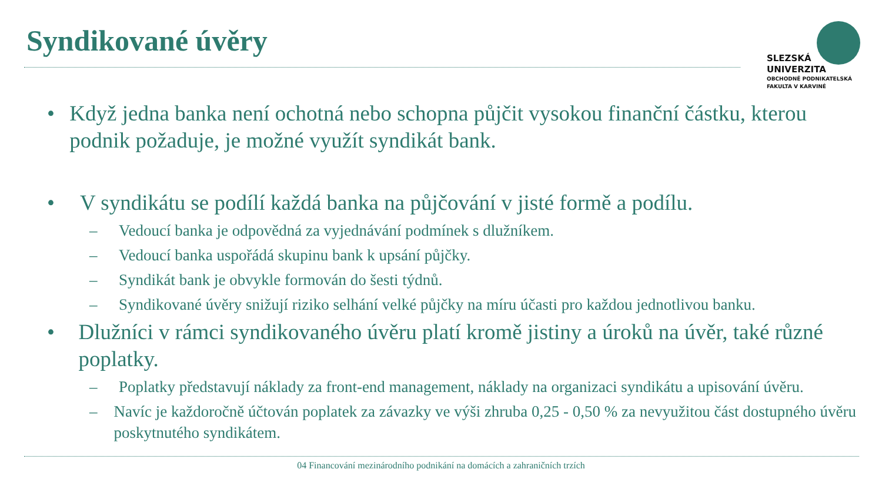Syndikované úvěry
SLEZSKÁ
UNIVERZITA
OBCHODNĚ PODNIKATELSKÁ
FAKULTA V KARVINÉ
• Když jedna banka není ochotná nebo schopna půjčit vysokou finanční částku, kterou podnik požaduje, je možné využít syndikát bank.
• V syndikátu se podílí každá banka na půjčování v jisté formě a podílu.
– Vedoucí banka je odpovědná za vyjednávání podmínek s dlužníkem.
– Vedoucí banka uspořádá skupinu bank k upsání půjčky.
– Syndikát bank je obvykle formován do šesti týdnů.
– Syndikované úvěry snižují riziko selhání velké půjčky na míru účasti pro každou jednotlivou banku.
• Dlužníci v rámci syndikovaného úvěru platí kromě jistiny a úroků na úvěr, také různé poplatky.
– Poplatky představují náklady za front-end management, náklady na organizaci syndikátu a upisování úvěru.
– Navíc je každoročně účtován poplatek za závazky ve výši zhruba 0,25 - 0,50 % za nevyužitou část dostupného úvěru poskytnutého syndikátem.
04 Financování mezinárodního podnikání na domácích a zahraničních trzích